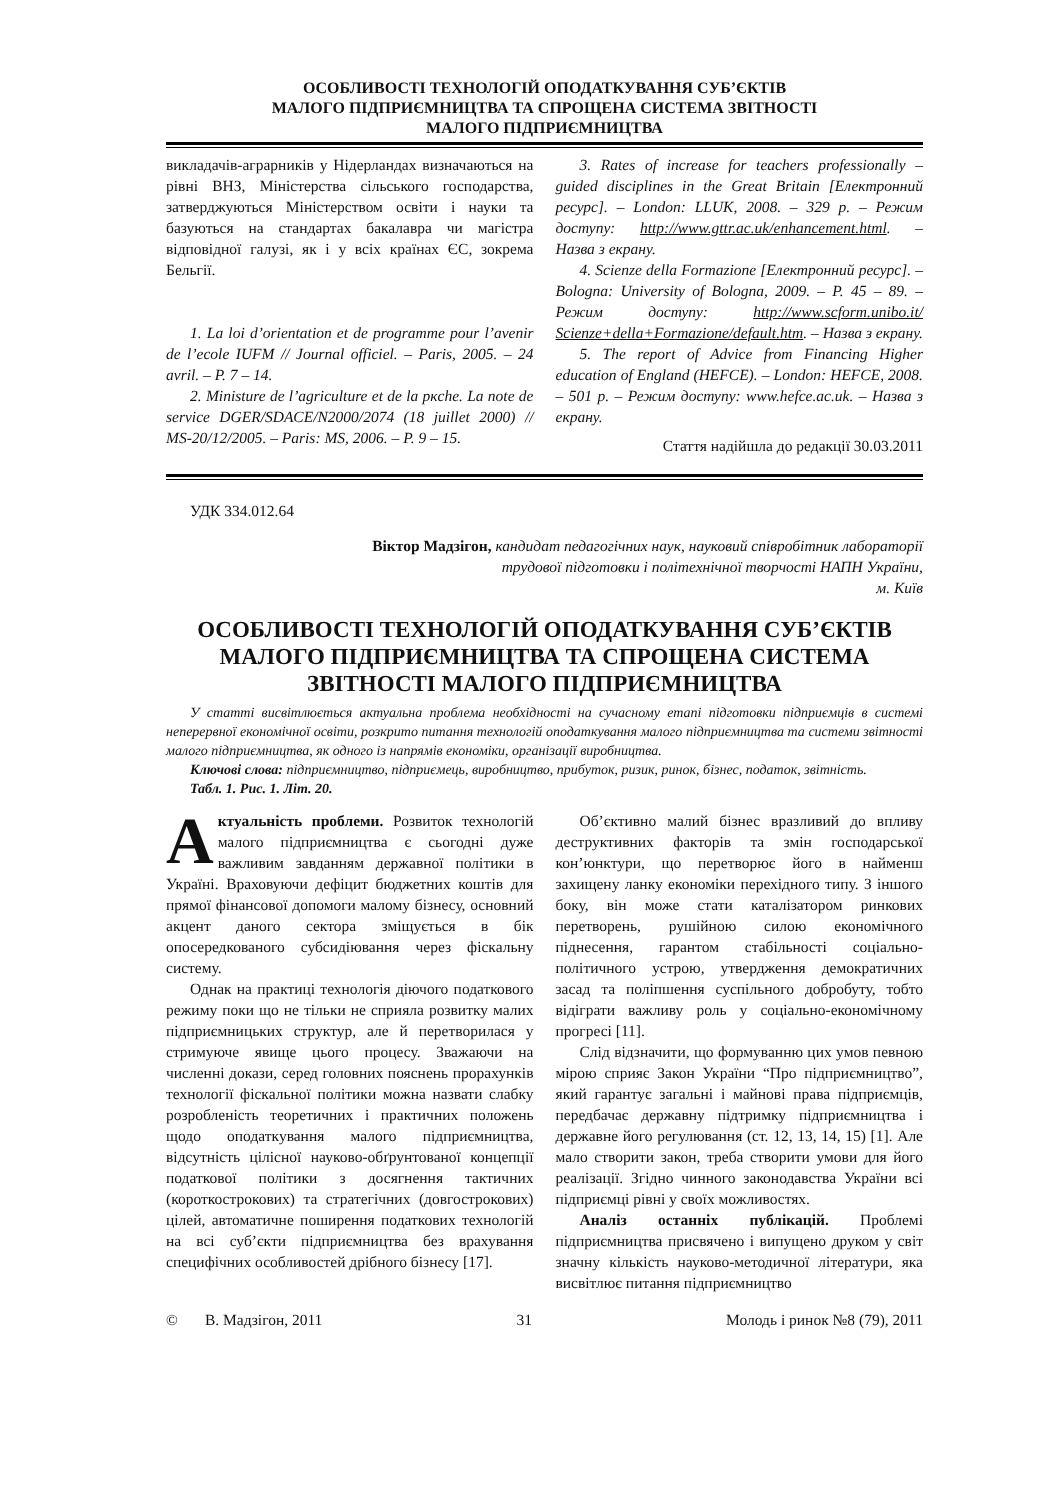ОСОБЛИВОСТІ ТЕХНОЛОГІЙ ОПОДАТКУВАННЯ СУБ’ЄКТІВ
МАЛОГО ПІДПРИЄМНИЦТВА ТА СПРОЩЕНА СИСТЕМА ЗВІТНОСТІ
МАЛОГО ПІДПРИЄМНИЦТВА
викладачів-аграрників у Нідерландах визначаються на рівні ВНЗ, Міністерства сільського господарства, затверджуються Міністерством освіти і науки та базуються на стандартах бакалавра чи магістра відповідної галузі, як і у всіх країнах ЄС, зокрема Бельгії.
1. La loi d’orientation et de programme pour l’avenir de l’ecole IUFM // Journal officiel. – Paris, 2005. – 24 avril. – P. 7 – 14.
2. Ministure de l’agriculture et de la pкche. La note de service DGER/SDACE/N2000/2074 (18 juillet 2000) // MS-20/12/2005. – Paris: MS, 2006. – P. 9 – 15.
3. Rates of increase for teachers professionally – guided disciplines in the Great Britain [Електронний ресурс]. – London: LLUK, 2008. – 329 p. – Режим доступу: http://www.gttr.ac.uk/enhancement.html. – Назва з екрану.
4. Scienze della Formazione [Електронний ресурс]. – Bologna: University of Bologna, 2009. – P. 45 – 89. – Режим доступу: http://www.scform.unibo.it/ Scienze+della+Formazione/default.htm. – Назва з екрану.
5. The report of Advice from Financing Higher education of England (HEFCE). – London: HEFCE, 2008. – 501 p. – Режим доступу: www.hefce.ac.uk. – Назва з екрану.
Стаття надійшла до редакції 30.03.2011
УДК 334.012.64
Віктор Мадзігон, кандидат педагогічних наук, науковий співробітник лабораторії
трудової підготовки і політехнічної творчості НАПН України,
м. Київ
ОСОБЛИВОСТІ ТЕХНОЛОГІЙ ОПОДАТКУВАННЯ СУБ’ЄКТІВ МАЛОГО ПІДПРИЄМНИЦТВА ТА СПРОЩЕНА СИСТЕМА ЗВІТНОСТІ МАЛОГО ПІДПРИЄМНИЦТВА
У статті висвітлюється актуальна проблема необхідності на сучасному етапі підготовки підприємців в системі неперервної економічної освіти, розкрито питання технологій оподаткування малого підприємництва та системи звітності малого підприємництва, як одного із напрямів економіки, організації виробництва.
Ключові слова: підприємництво, підприємець, виробництво, прибуток, ризик, ринок, бізнес, податок, звітність.
Табл. 1. Рис. 1. Літ. 20.
Актуальність проблеми. Розвиток технологій малого підприємництва є сьогодні дуже важливим завданням державної політики в Україні. Враховуючи дефіцит бюджетних коштів для прямої фінансової допомоги малому бізнесу, основний акцент даного сектора зміщується в бік опосередкованого субсидіювання через фіскальну систему.
Однак на практиці технологія діючого податкового режиму поки що не тільки не сприяла розвитку малих підприємницьких структур, але й перетворилася у стримуюче явище цього процесу. Зважаючи на численні докази, серед головних пояснень прорахунків технології фіскальної політики можна назвати слабку розробленість теоретичних і практичних положень щодо оподаткування малого підприємництва, відсутність цілісної науково-обґрунтованої концепції податкової політики з досягнення тактичних (короткострокових) та стратегічних (довгострокових) цілей, автоматичне поширення податкових технологій на всі суб’єкти підприємництва без врахування специфічних особливостей дрібного бізнесу [17].
Об’єктивно малий бізнес вразливий до впливу деструктивних факторів та змін господарської кон’юнктури, що перетворює його в найменш захищену ланку економіки перехідного типу. З іншого боку, він може стати каталізатором ринкових перетворень, рушійною силою економічного піднесення, гарантом стабільності соціально-політичного устрою, утвердження демократичних засад та поліпшення суспільного добробуту, тобто відіграти важливу роль у соціально-економічному прогресі [11].
Слід відзначити, що формуванню цих умов певною мірою сприяє Закон України “Про підприємництво”, який гарантує загальні і майнові права підприємців, передбачає державну підтримку підприємництва і державне його регулювання (ст. 12, 13, 14, 15) [1]. Але мало створити закон, треба створити умови для його реалізації. Згідно чинного законодавства України всі підприємці рівні у своїх можливостях.
Аналіз останніх публікацій. Проблемі підприємництва присвячено і випущено друком у світ значну кількість науково-методичної літератури, яка висвітлює питання підприємництво
© В. Мадзігон, 2011 31 Молодь і ринок №8 (79), 2011